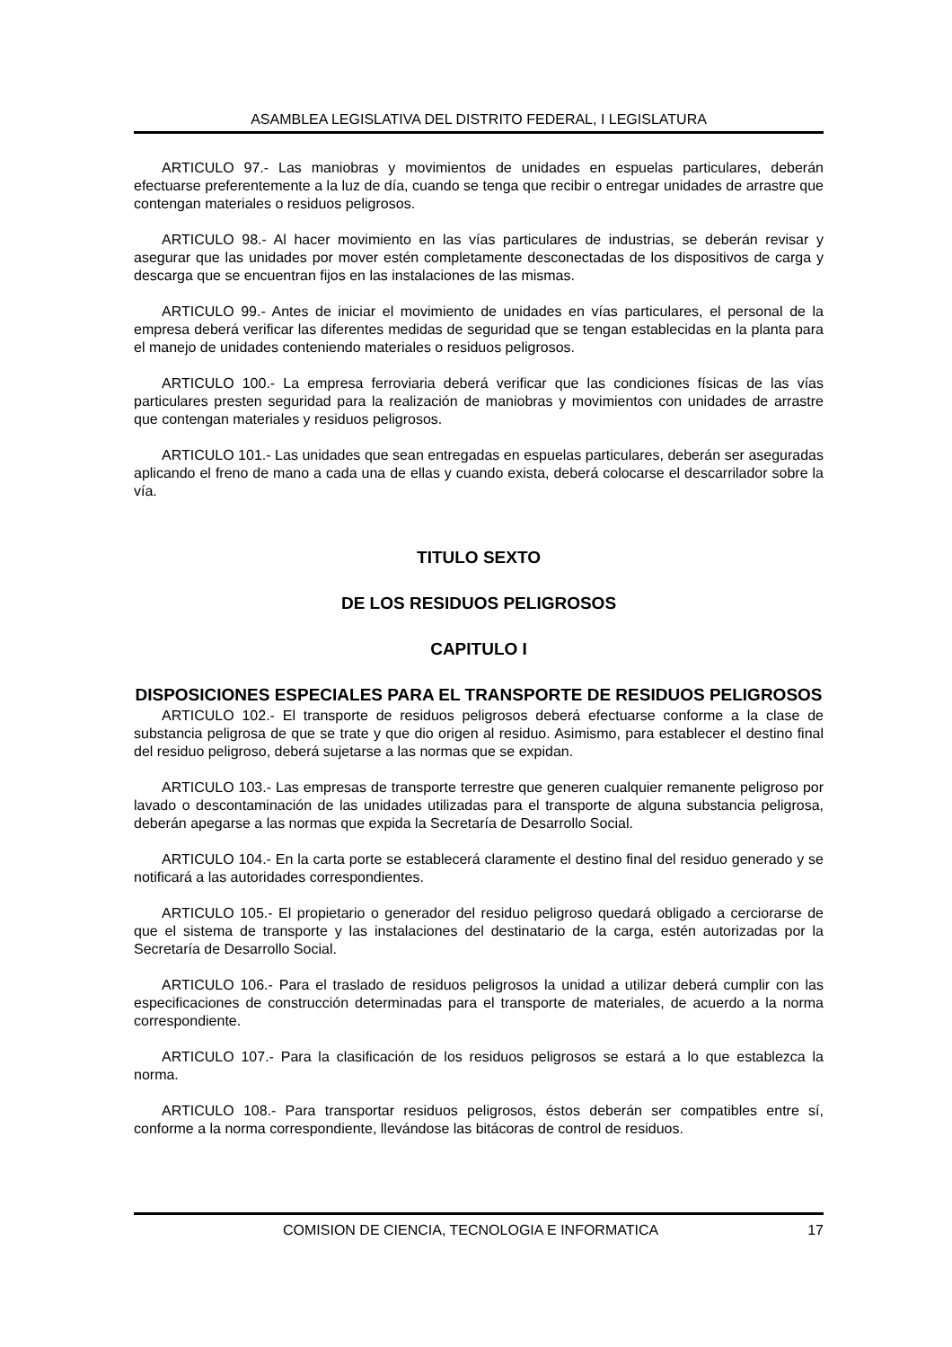ASAMBLEA LEGISLATIVA DEL DISTRITO FEDERAL, I LEGISLATURA
ARTICULO 97.- Las maniobras y movimientos de unidades en espuelas particulares, deberán efectuarse preferentemente a la luz de día, cuando se tenga que recibir o entregar unidades de arrastre que contengan materiales o residuos peligrosos.
ARTICULO 98.- Al hacer movimiento en las vías particulares de industrias, se deberán revisar y asegurar que las unidades por mover estén completamente desconectadas de los dispositivos de carga y descarga que se encuentran fijos en las instalaciones de las mismas.
ARTICULO 99.- Antes de iniciar el movimiento de unidades en vías particulares, el personal de la empresa deberá verificar las diferentes medidas de seguridad que se tengan establecidas en la planta para el manejo de unidades conteniendo materiales o residuos peligrosos.
ARTICULO 100.- La empresa ferroviaria deberá verificar que las condiciones físicas de las vías particulares presten seguridad para la realización de maniobras y movimientos con unidades de arrastre que contengan materiales y residuos peligrosos.
ARTICULO 101.- Las unidades que sean entregadas en espuelas particulares, deberán ser aseguradas aplicando el freno de mano a cada una de ellas y cuando exista, deberá colocarse el descarrilador sobre la vía.
TITULO SEXTO
DE LOS RESIDUOS PELIGROSOS
CAPITULO I
DISPOSICIONES ESPECIALES PARA EL TRANSPORTE DE RESIDUOS PELIGROSOS
ARTICULO 102.- El transporte de residuos peligrosos deberá efectuarse conforme a la clase de substancia peligrosa de que se trate y que dio origen al residuo. Asimismo, para establecer el destino final del residuo peligroso, deberá sujetarse a las normas que se expidan.
ARTICULO 103.- Las empresas de transporte terrestre que generen cualquier remanente peligroso por lavado o descontaminación de las unidades utilizadas para el transporte de alguna substancia peligrosa, deberán apegarse a las normas que expida la Secretaría de Desarrollo Social.
ARTICULO 104.- En la carta porte se establecerá claramente el destino final del residuo generado y se notificará a las autoridades correspondientes.
ARTICULO 105.- El propietario o generador del residuo peligroso quedará obligado a cerciorarse de que el sistema de transporte y las instalaciones del destinatario de la carga, estén autorizadas por la Secretaría de Desarrollo Social.
ARTICULO 106.- Para el traslado de residuos peligrosos la unidad a utilizar deberá cumplir con las especificaciones de construcción determinadas para el transporte de materiales, de acuerdo a la norma correspondiente.
ARTICULO 107.- Para la clasificación de los residuos peligrosos se estará a lo que establezca la norma.
ARTICULO 108.- Para transportar residuos peligrosos, éstos deberán ser compatibles entre sí, conforme a la norma correspondiente, llevándose las bitácoras de control de residuos.
COMISION DE CIENCIA, TECNOLOGIA E INFORMATICA 17